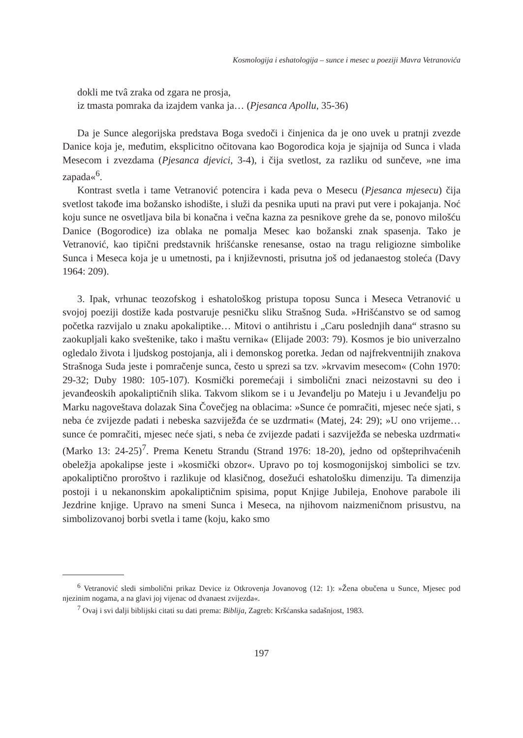Kosmologija i eshatologija – sunce i mesec u poeziji Mavra Vetranovića
dokli me tvâ zraka od zgara ne prosja,
iz tmasta pomraka da izajdem vanka ja… (Pjesanca Apollu, 35-36)
Da je Sunce alegorijska predstava Boga svedoči i činjenica da je ono uvek u pratnji zvezde Danice koja je, međutim, eksplicitno očitovana kao Bogorodica koja je sjajnija od Sunca i vlada Mesecom i zvezdama (Pjesanca djevici, 3-4), i čija svetlost, za razliku od sunčeve, »ne ima zapada«<sup>6</sup>.
Kontrast svetla i tame Vetranović potencira i kada peva o Mesecu (Pjesanca mjesecu) čija svetlost takođe ima božansko ishodište, i služi da pesnika uputi na pravi put vere i pokajanja. Noć koju sunce ne osvetljava bila bi konačna i večna kazna za pesnikove grehe da se, ponovo milošću Danice (Bogorodice) iza oblaka ne pomalja Mesec kao božanski znak spasenja. Tako je Vetranović, kao tipični predstavnik hrišćanske renesanse, ostao na tragu religiozne simbolike Sunca i Meseca koja je u umetnosti, pa i književnosti, prisutna još od jedanaestog stoleća (Davy 1964: 209).
3. Ipak, vrhunac teozofskog i eshatološkog pristupa toposu Sunca i Meseca Vetranović u svojoj poeziji dostiže kada postvaruje pesničku sliku Strašnog Suda. »Hrišćanstvo se od samog početka razvijalo u znaku apokaliptike… Mitovi o antihristu i „Caru poslednjih dana“ strasno su zaokupljali kako sveštenike, tako i maštu vernika« (Elijade 2003: 79). Kosmos je bio univerzalno ogledalo života i ljudskog postojanja, ali i demonskog poretka. Jedan od najfrekventnijih znakova Strašnoga Suda jeste i pomračenje sunca, često u sprezi sa tzv. »krvavim mesecom« (Cohn 1970: 29-32; Duby 1980: 105-107). Kosmički poremećaji i simbolični znaci neizostavni su deo i jevanđeoskih apokaliptičnih slika. Takvom slikom se i u Jevanđelju po Mateju i u Jevanđelju po Marku nagoveštava dolazak Sina Čovečjeg na oblacima: »Sunce će pomračiti, mjesec neće sjati, s neba će zvijezde padati i nebeska sazviježđa će se uzdrmati« (Matej, 24: 29); »U ono vrijeme… sunce će pomračiti, mjesec neće sjati, s neba će zvijezde padati i sazviježđa se nebeska uzdrmati« (Marko 13: 24-25)<sup>7</sup>. Prema Kenetu Strandu (Strand 1976: 18-20), jedno od opšteprihvaćenih obeležja apokalipse jeste i »kosmički obzor«. Upravo po toj kosmogonijskoj simbolici se tzv. apokaliptično proroštvo i razlikuje od klasičnog, dosežući eshatološku dimenziju. Ta dimenzija postoji i u nekanonskim apokaliptičnim spisima, poput Knjige Jubileja, Enohove parabole ili Jezdrine knjige. Upravo na smeni Sunca i Meseca, na njihovom naizmeničnom prisustvu, na simbolizovanoj borbi svetla i tame (koju, kako smo
<sup>6</sup> Vetranović sledi simbolični prikaz Device iz Otkrovenja Jovanovog (12: 1): »Žena obučena u Sunce, Mjesec pod njezinim nogama, a na glavi joj vijenac od dvanaest zvijezda«.
<sup>7</sup> Ovaj i svi dalji biblijski citati su dati prema: Biblija, Zagreb: Kršćanska sadašnjost, 1983.
197